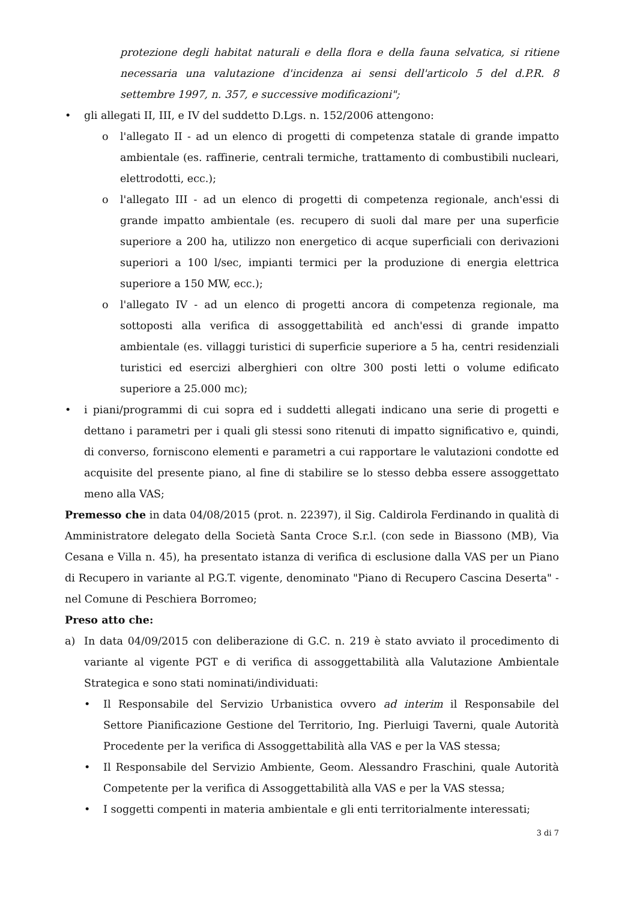protezione degli habitat naturali e della flora e della fauna selvatica, si ritiene necessaria una valutazione d'incidenza ai sensi dell'articolo 5 del d.P.R. 8 settembre 1997, n. 357, e successive modificazioni";
• gli allegati II, III, e IV del suddetto D.Lgs. n. 152/2006 attengono:
o l'allegato II - ad un elenco di progetti di competenza statale di grande impatto ambientale (es. raffinerie, centrali termiche, trattamento di combustibili nucleari, elettrodotti, ecc.);
o l'allegato III - ad un elenco di progetti di competenza regionale, anch'essi di grande impatto ambientale (es. recupero di suoli dal mare per una superficie superiore a 200 ha, utilizzo non energetico di acque superficiali con derivazioni superiori a 100 l/sec, impianti termici per la produzione di energia elettrica superiore a 150 MW, ecc.);
o l'allegato IV - ad un elenco di progetti ancora di competenza regionale, ma sottoposti alla verifica di assoggettabilità ed anch'essi di grande impatto ambientale (es. villaggi turistici di superficie superiore a 5 ha, centri residenziali turistici ed esercizi alberghieri con oltre 300 posti letti o volume edificato superiore a 25.000 mc);
• i piani/programmi di cui sopra ed i suddetti allegati indicano una serie di progetti e dettano i parametri per i quali gli stessi sono ritenuti di impatto significativo e, quindi, di converso, forniscono elementi e parametri a cui rapportare le valutazioni condotte ed acquisite del presente piano, al fine di stabilire se lo stesso debba essere assoggettato meno alla VAS;
Premesso che in data 04/08/2015 (prot. n. 22397), il Sig. Caldirola Ferdinando in qualità di Amministratore delegato della Società Santa Croce S.r.l. (con sede in Biassono (MB), Via Cesana e Villa n. 45), ha presentato istanza di verifica di esclusione dalla VAS per un Piano di Recupero in variante al P.G.T. vigente, denominato "Piano di Recupero Cascina Deserta" - nel Comune di Peschiera Borromeo;
Preso atto che:
a) In data 04/09/2015 con deliberazione di G.C. n. 219 è stato avviato il procedimento di variante al vigente PGT e di verifica di assoggettabilità alla Valutazione Ambientale Strategica e sono stati nominati/individuati:
• Il Responsabile del Servizio Urbanistica ovvero ad interim il Responsabile del Settore Pianificazione Gestione del Territorio, Ing. Pierluigi Taverni, quale Autorità Procedente per la verifica di Assoggettabilità alla VAS e per la VAS stessa;
• Il Responsabile del Servizio Ambiente, Geom. Alessandro Fraschini, quale Autorità Competente per la verifica di Assoggettabilità alla VAS e per la VAS stessa;
• I soggetti compenti in materia ambientale e gli enti territorialmente interessati;
3 di 7